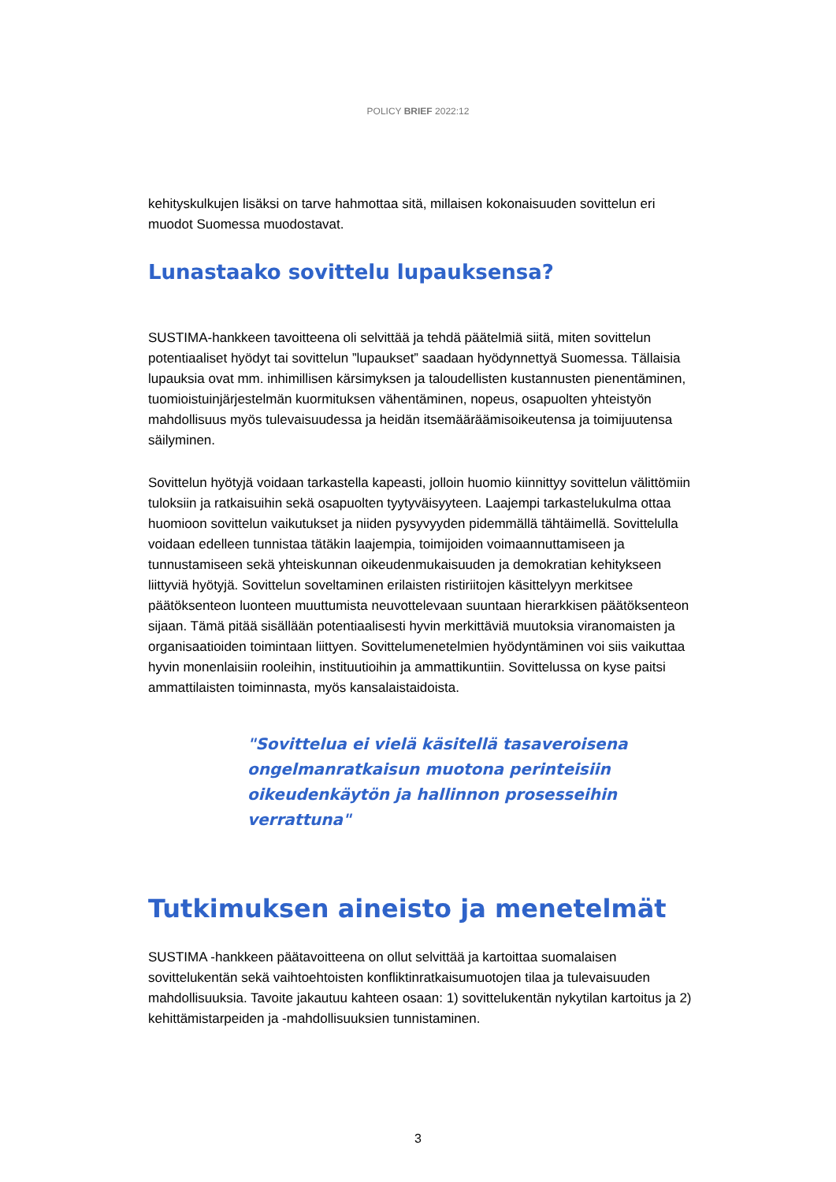POLICY BRIEF 2022:12
kehityskulkujen lisäksi on tarve hahmottaa sitä, millaisen kokonaisuuden sovittelun eri muodot Suomessa muodostavat.
Lunastaako sovittelu lupauksensa?
SUSTIMA-hankkeen tavoitteena oli selvittää ja tehdä päätelmiä siitä, miten sovittelun potentiaaliset hyödyt tai sovittelun ”lupaukset” saadaan hyödynnettyä Suomessa. Tällaisia lupauksia ovat mm. inhimillisen kärsimyksen ja taloudellisten kustannusten pienentäminen, tuomioistuinjärjestelmän kuormituksen vähentäminen, nopeus, osapuolten yhteistyön mahdollisuus myös tulevaisuudessa ja heidän itsemääräämisoikeutensa ja toimijuutensa säilyminen.
Sovittelun hyötyjä voidaan tarkastella kapeasti, jolloin huomio kiinnittyy sovittelun välittömiin tuloksiin ja ratkaisuihin sekä osapuolten tyytyväisyyteen. Laajempi tarkastelukulma ottaa huomioon sovittelun vaikutukset ja niiden pysyvyyden pidemmällä tähtäimellä. Sovittelulla voidaan edelleen tunnistaa tätäkin laajempia, toimijoiden voimaannuttamiseen ja tunnustamiseen sekä yhteiskunnan oikeudenmukaisuuden ja demokratian kehitykseen liittyviä hyötyjä. Sovittelun soveltaminen erilaisten ristiriitojen käsittelyyn merkitsee päätöksenteon luonteen muuttumista neuvottelevaan suuntaan hierarkkisen päätöksenteon sijaan. Tämä pitää sisällään potentiaalisesti hyvin merkittäviä muutoksia viranomaisten ja organisaatioiden toimintaan liittyen. Sovittelumenetelmien hyödyntäminen voi siis vaikuttaa hyvin monenlaisiin rooleihin, instituutioihin ja ammattikuntiin. Sovittelussa on kyse paitsi ammattilaisten toiminnasta, myös kansalaistaidoista.
"Sovittelua ei vielä käsitellä tasaveroisena ongelmanratkaisun muotona perinteisiin oikeudenkäytön ja hallinnon prosesseihin verrattuna"
Tutkimuksen aineisto ja menetelmät
SUSTIMA -hankkeen päätavoitteena on ollut selvittää ja kartoittaa suomalaisen sovittelukentän sekä vaihtoehtoisten konfliktinratkaisumuotojen tilaa ja tulevaisuuden mahdollisuuksia. Tavoite jakautuu kahteen osaan: 1) sovittelukentän nykytilan kartoitus ja 2) kehittämistarpeiden ja -mahdollisuuksien tunnistaminen.
3